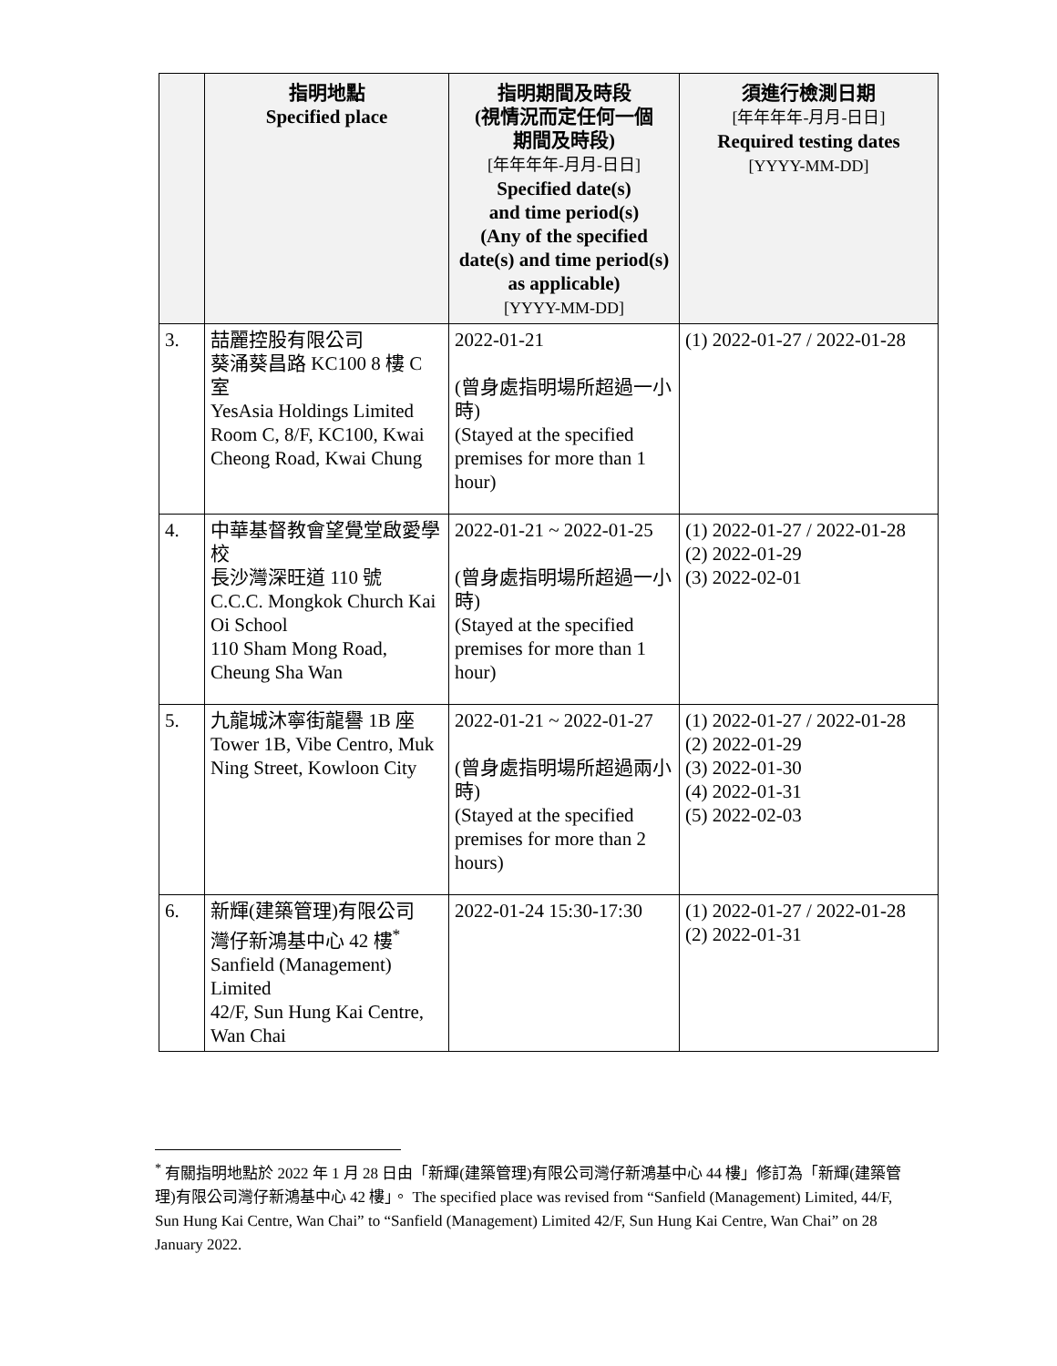| | 指明地點 Specified place | 指明期間及時段 (視情況而定任何一個 期間及時段) [年年年年-月月-日日] Specified date(s) and time period(s) (Any of the specified date(s) and time period(s) as applicable) [YYYY-MM-DD] | 須進行檢測日期 [年年年年-月月-日日] Required testing dates [YYYY-MM-DD] |
| --- | --- | --- | --- |
| 3. | 喆麗控股有限公司 葵涌葵昌路 KC100 8 樓 C 室 YesAsia Holdings Limited Room C, 8/F, KC100, Kwai Cheong Road, Kwai Chung | 2022-01-21 (曾身處指明場所超過一小時) (Stayed at the specified premises for more than 1 hour) | (1) 2022-01-27 / 2022-01-28 |
| 4. | 中華基督教會望覺堂啟愛學校 長沙灣深旺道 110 號 C.C.C. Mongkok Church Kai Oi School 110 Sham Mong Road, Cheung Sha Wan | 2022-01-21 ~ 2022-01-25 (曾身處指明場所超過一小時) (Stayed at the specified premises for more than 1 hour) | (1) 2022-01-27 / 2022-01-28 (2) 2022-01-29 (3) 2022-02-01 |
| 5. | 九龍城沐寧街龍譽 1B 座 Tower 1B, Vibe Centro, Muk Ning Street, Kowloon City | 2022-01-21 ~ 2022-01-27 (曾身處指明場所超過兩小時) (Stayed at the specified premises for more than 2 hours) | (1) 2022-01-27 / 2022-01-28 (2) 2022-01-29 (3) 2022-01-30 (4) 2022-01-31 (5) 2022-02-03 |
| 6. | 新輝(建築管理)有限公司 灣仔新鴻基中心 42 樓<sup>*</sup> Sanfield (Management) Limited 42/F, Sun Hung Kai Centre, Wan Chai | 2022-01-24 15:30-17:30 | (1) 2022-01-27 / 2022-01-28 (2) 2022-01-31 |
<sup>*</sup> 有關指明地點於 2022 年 1 月 28 日由「新輝(建築管理)有限公司灣仔新鴻基中心 44 樓」修訂為「新輝(建築管理)有限公司灣仔新鴻基中心 42 樓」。 The specified place was revised from “Sanfield (Management) Limited, 44/F, Sun Hung Kai Centre, Wan Chai” to “Sanfield (Management) Limited 42/F, Sun Hung Kai Centre, Wan Chai” on 28 January 2022.